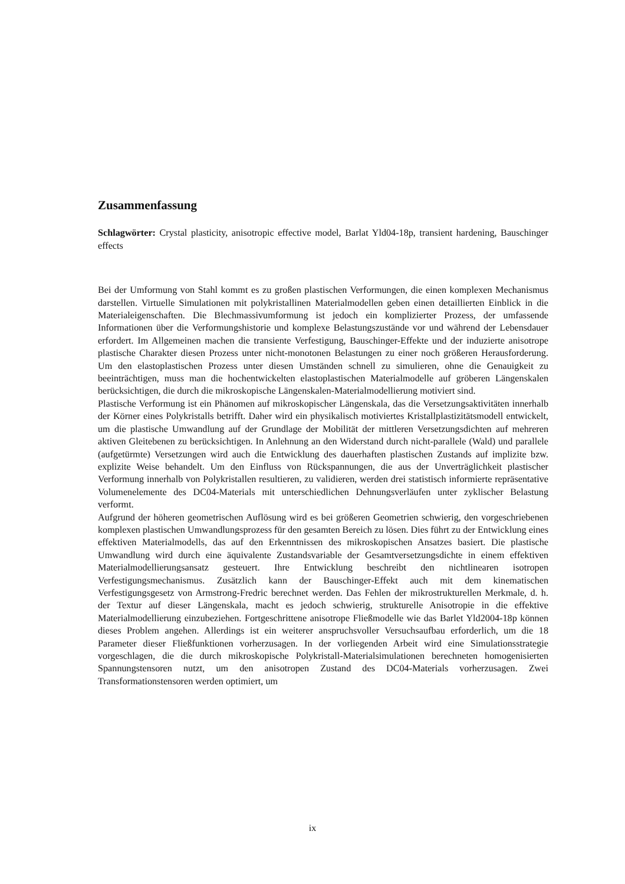Zusammenfassung
Schlagwörter: Crystal plasticity, anisotropic effective model, Barlat Yld04-18p, transient hardening, Bauschinger effects
Bei der Umformung von Stahl kommt es zu großen plastischen Verformungen, die einen komplexen Mechanismus darstellen. Virtuelle Simulationen mit polykristallinen Materialmodellen geben einen detaillierten Einblick in die Materialeigenschaften. Die Blechmassivumformung ist jedoch ein komplizierter Prozess, der umfassende Informationen über die Verformungshistorie und komplexe Belastungszustände vor und während der Lebensdauer erfordert. Im Allgemeinen machen die transiente Verfestigung, Bauschinger-Effekte und der induzierte anisotrope plastische Charakter diesen Prozess unter nicht-monotonen Belastungen zu einer noch größeren Herausforderung. Um den elastoplastischen Prozess unter diesen Umständen schnell zu simulieren, ohne die Genauigkeit zu beeinträchtigen, muss man die hochentwickelten elastoplastischen Materialmodelle auf gröberen Längenskalen berücksichtigen, die durch die mikroskopische Längenskalen-Materialmodellierung motiviert sind.
Plastische Verformung ist ein Phänomen auf mikroskopischer Längenskala, das die Versetzungsaktivitäten innerhalb der Körner eines Polykristalls betrifft. Daher wird ein physikalisch motiviertes Kristallplastizitätsmodell entwickelt, um die plastische Umwandlung auf der Grundlage der Mobilität der mittleren Versetzungsdichten auf mehreren aktiven Gleitebenen zu berücksichtigen. In Anlehnung an den Widerstand durch nicht-parallele (Wald) und parallele (aufgetürmte) Versetzungen wird auch die Entwicklung des dauerhaften plastischen Zustands auf implizite bzw. explizite Weise behandelt. Um den Einfluss von Rückspannungen, die aus der Unverträglichkeit plastischer Verformung innerhalb von Polykristallen resultieren, zu validieren, werden drei statistisch informierte repräsentative Volumenelemente des DC04-Materials mit unterschiedlichen Dehnungsverläufen unter zyklischer Belastung verformt.
Aufgrund der höheren geometrischen Auflösung wird es bei größeren Geometrien schwierig, den vorgeschriebenen komplexen plastischen Umwandlungsprozess für den gesamten Bereich zu lösen. Dies führt zu der Entwicklung eines effektiven Materialmodells, das auf den Erkenntnissen des mikroskopischen Ansatzes basiert. Die plastische Umwandlung wird durch eine äquivalente Zustandsvariable der Gesamtversetzungsdichte in einem effektiven Materialmodellierungsansatz gesteuert. Ihre Entwicklung beschreibt den nichtlinearen isotropen Verfestigungsmechanismus. Zusätzlich kann der Bauschinger-Effekt auch mit dem kinematischen Verfestigungsgesetz von Armstrong-Fredric berechnet werden. Das Fehlen der mikrostrukturellen Merkmale, d. h. der Textur auf dieser Längenskala, macht es jedoch schwierig, strukturelle Anisotropie in die effektive Materialmodellierung einzubeziehen. Fortgeschrittene anisotrope Fließmodelle wie das Barlet Yld2004-18p können dieses Problem angehen. Allerdings ist ein weiterer anspruchsvoller Versuchsaufbau erforderlich, um die 18 Parameter dieser Fließfunktionen vorherzusagen. In der vorliegenden Arbeit wird eine Simulationsstrategie vorgeschlagen, die die durch mikroskopische Polykristall-Materialsimulationen berechneten homogenisierten Spannungstensoren nutzt, um den anisotropen Zustand des DC04-Materials vorherzusagen. Zwei Transformationstensoren werden optimiert, um
ix